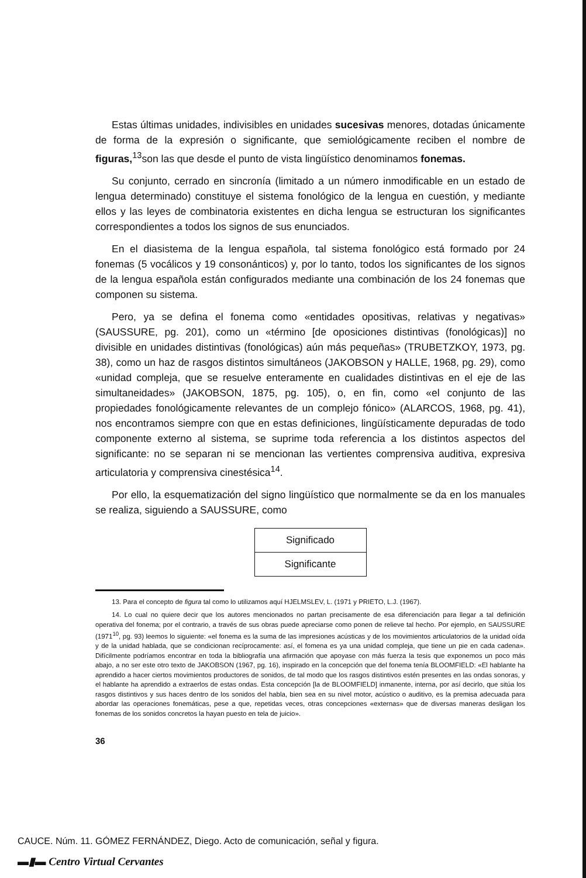Estas últimas unidades, indivisibles en unidades sucesivas menores, dotadas únicamente de forma de la expresión o significante, que semiológicamente reciben el nombre de figuras,<sup>13</sup>son las que desde el punto de vista lingüístico denominamos fonemas.
Su conjunto, cerrado en sincronía (limitado a un número inmodificable en un estado de lengua determinado) constituye el sistema fonológico de la lengua en cuestión, y mediante ellos y las leyes de combinatoria existentes en dicha lengua se estructuran los significantes correspondientes a todos los signos de sus enunciados.
En el diasistema de la lengua española, tal sistema fonológico está formado por 24 fonemas (5 vocálicos y 19 consonánticos) y, por lo tanto, todos los significantes de los signos de la lengua española están configurados mediante una combinación de los 24 fonemas que componen su sistema.
Pero, ya se defina el fonema como «entidades opositivas, relativas y negativas» (SAUSSURE, pg. 201), como un «término [de oposiciones distintivas (fonológicas)] no divisible en unidades distintivas (fonológicas) aún más pequeñas» (TRUBETZKOY, 1973, pg. 38), como un haz de rasgos distintos simultáneos (JAKOBSON y HALLE, 1968, pg. 29), como «unidad compleja, que se resuelve enteramente en cualidades distintivas en el eje de las simultaneidades» (JAKOBSON, 1875, pg. 105), o, en fin, como «el conjunto de las propiedades fonológicamente relevantes de un complejo fónico» (ALARCOS, 1968, pg. 41), nos encontramos siempre con que en estas definiciones, lingüísticamente depuradas de todo componente externo al sistema, se suprime toda referencia a los distintos aspectos del significante: no se separan ni se mencionan las vertientes comprensiva auditiva, expresiva articulatoria y comprensiva cinestésica<sup>14</sup>.
Por ello, la esquematización del signo lingüístico que normalmente se da en los manuales se realiza, siguiendo a SAUSSURE, como
Significado
Significante
13. Para el concepto de figura tal como lo utilizamos aquí HJELMSLEV, L. (1971 y PRIETO, L.J. (1967).
14. Lo cual no quiere decir que los autores mencionados no partan precisamente de esa diferenciación para llegar a tal definición operativa del fonema; por el contrario, a través de sus obras puede apreciarse como ponen de relieve tal hecho. Por ejemplo, en SAUSSURE (1971<sup>10</sup>, pg. 93) leemos lo siguiente: «el fonema es la suma de las impresiones acústicas y de los movimientos articulatorios de la unidad oída y de la unidad hablada, que se condicionan recíprocamente: así, el fomena es ya una unidad compleja, que tiene un pie en cada cadena». Difícilmente podríamos encontrar en toda la bibliografía una afirmación que apoyase con más fuerza la tesis que exponemos un poco más abajo, a no ser este otro texto de JAKOBSON (1967, pg. 16), inspirado en la concepción que del fonema tenía BLOOMFIELD: «El hablante ha aprendido a hacer ciertos movimientos productores de sonidos, de tal modo que los rasgos distintivos estén presentes en las ondas sonoras, y el hablante ha aprendido a extraerlos de estas ondas. Esta concepción [la de BLOOMFIELD] inmanente, interna, por así decirlo, que sitúa los rasgos distintivos y sus haces dentro de los sonidos del habla, bien sea en su nivel motor, acústico o auditivo, es la premisa adecuada para abordar las operaciones fonemáticas, pese a que, repetidas veces, otras concepciones «externas» que de diversas maneras desligan los fonemas de los sonidos concretos la hayan puesto en tela de juicio».
36
CAUCE. Núm. 11. GÓMEZ FERNÁNDEZ, Diego. Acto de comunicación, señal y figura.
▬▮▬ Centro Virtual Cervantes